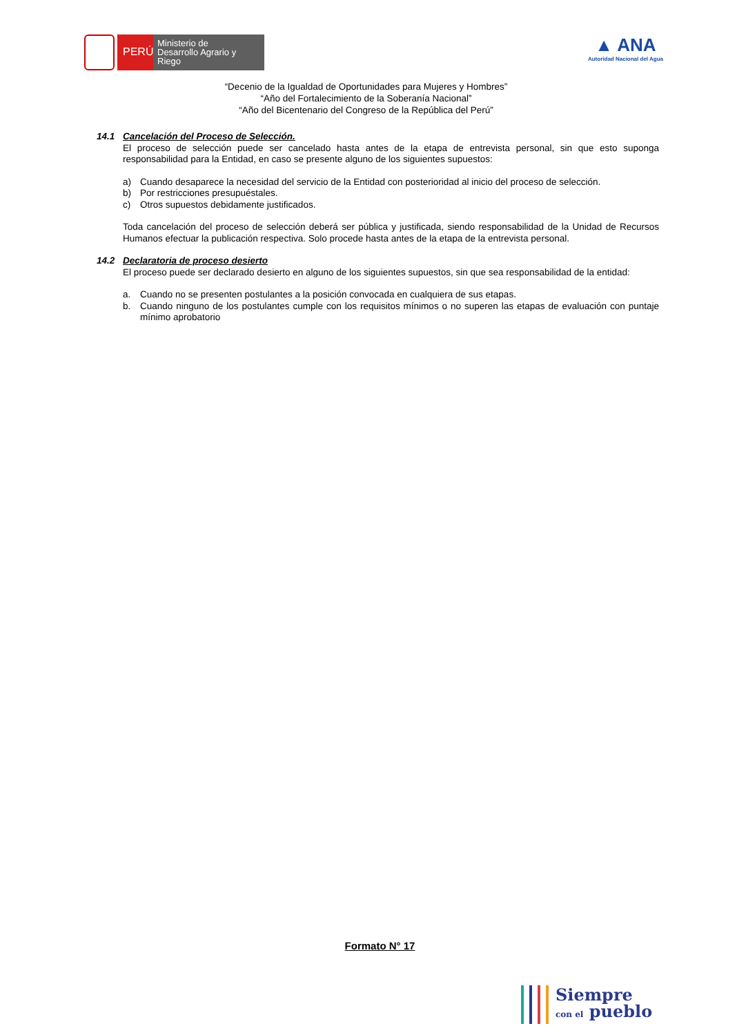PERÚ
Ministerio de Desarrollo Agrario y Riego
▲ ANA
Autoridad Nacional del Agua
“Decenio de la Igualdad de Oportunidades para Mujeres y Hombres”
“Año del Fortalecimiento de la Soberanía Nacional”
“Año del Bicentenario del Congreso de la República del Perú”
14.1 Cancelación del Proceso de Selección.
El proceso de selección puede ser cancelado hasta antes de la etapa de entrevista personal, sin que esto suponga responsabilidad para la Entidad, en caso se presente alguno de los siguientes supuestos:
a) Cuando desaparece la necesidad del servicio de la Entidad con posterioridad al inicio del proceso de selección.
b) Por restricciones presupuéstales.
c) Otros supuestos debidamente justificados.
Toda cancelación del proceso de selección deberá ser pública y justificada, siendo responsabilidad de la Unidad de Recursos Humanos efectuar la publicación respectiva. Solo procede hasta antes de la etapa de la entrevista personal.
14.2 Declaratoria de proceso desierto
El proceso puede ser declarado desierto en alguno de los siguientes supuestos, sin que sea responsabilidad de la entidad:
a. Cuando no se presenten postulantes a la posición convocada en cualquiera de sus etapas.
b. Cuando ninguno de los postulantes cumple con los requisitos mínimos o no superen las etapas de evaluación con puntaje mínimo aprobatorio
Formato N° 17
Siempre
con el pueblo